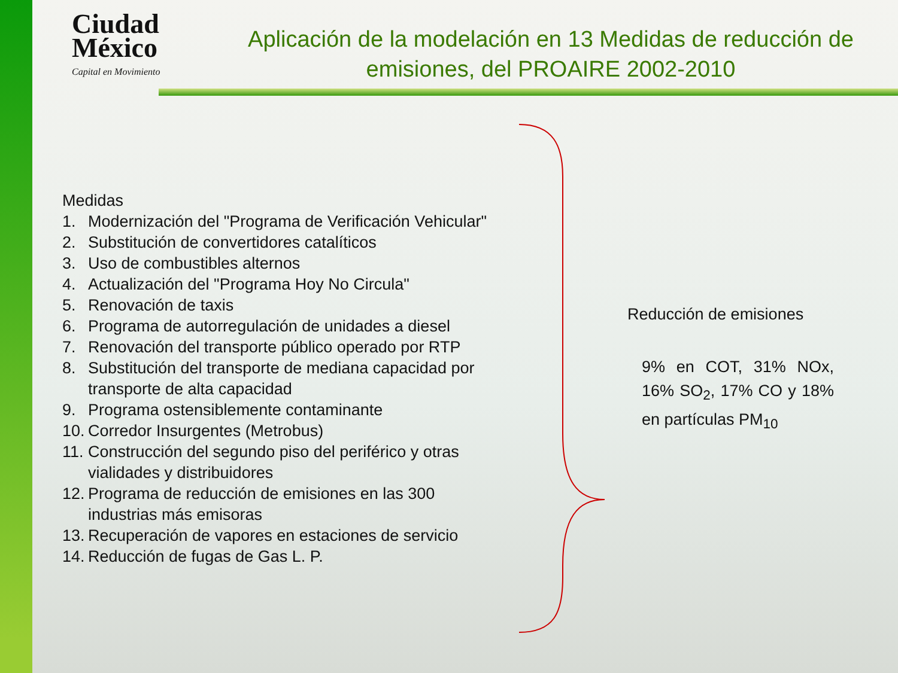Ciudad México
Capital en Movimiento
Aplicación de la modelación en 13 Medidas de reducción de emisiones, del PROAIRE 2002-2010
Medidas
1. Modernización del "Programa de Verificación Vehicular"
2. Substitución de convertidores catalíticos
3. Uso de combustibles alternos
4. Actualización del "Programa Hoy No Circula"
5. Renovación de taxis
6. Programa de autorregulación de unidades a diesel
7. Renovación del transporte público operado por RTP
8. Substitución del transporte de mediana capacidad por
transporte de alta capacidad
9. Programa ostensiblemente contaminante
10. Corredor Insurgentes (Metrobus)
11. Construcción del segundo piso del periférico y otras
vialidades y distribuidores
12. Programa de reducción de emisiones en las 300
industrias más emisoras
13. Recuperación de vapores en estaciones de servicio
14. Reducción de fugas de Gas L. P.
Reducción de emisiones
9% en COT, 31% NOx, 16% SO<sub>2</sub>, 17% CO y 18% en partículas PM<sub>10</sub>